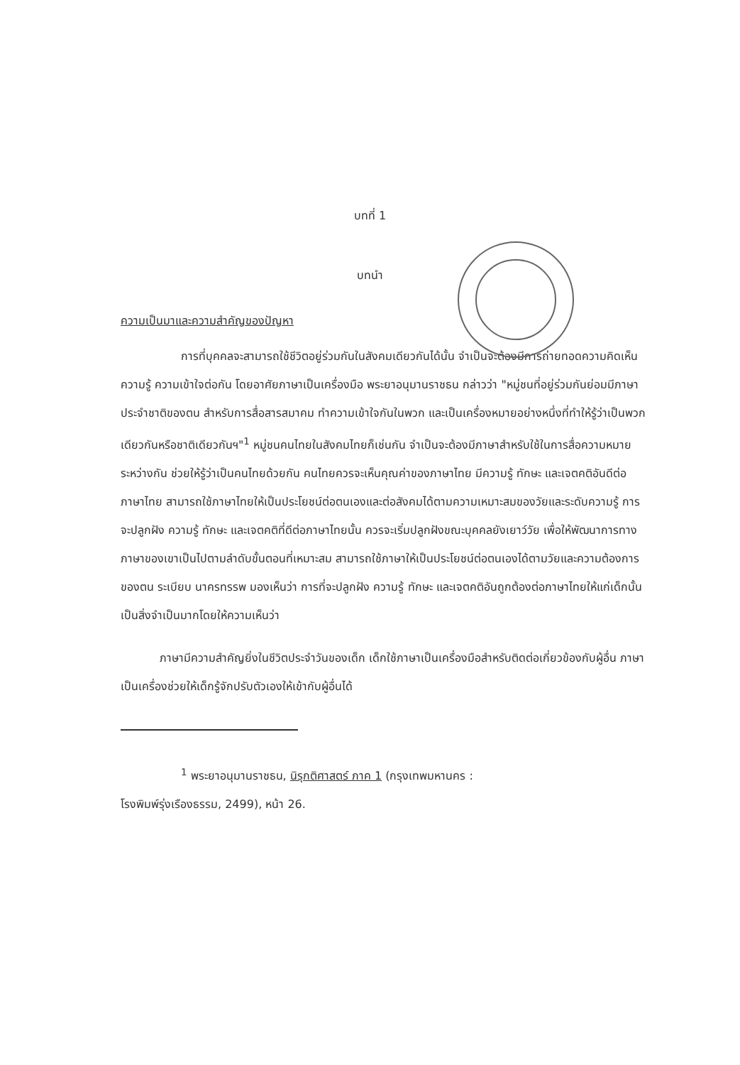บทที่ 1
บทนำ
ความเป็นมาและความสำคัญของปัญหา
การที่บุคคลจะสามารถใช้ชีวิตอยู่ร่วมกันในสังคมเดียวกันได้นั้น จำเป็นจะต้องมีการถ่ายทอดความคิดเห็น ความรู้ ความเข้าใจต่อกัน โดยอาศัยภาษาเป็นเครื่องมือ พระยาอนุมานราชธน กล่าวว่า "หมู่ชนที่อยู่ร่วมกันย่อมมีภาษาประจำชาติของตน สำหรับการสื่อสารสมาคม ทำความเข้าใจกันในพวก และเป็นเครื่องหมายอย่างหนึ่งที่ทำให้รู้ว่าเป็นพวกเดียวกันหรือชาติเดียวกันฯ"<sup>1</sup> หมู่ชนคนไทยในสังคมไทยก็เช่นกัน จำเป็นจะต้องมีภาษาสำหรับใช้ในการสื่อความหมายระหว่างกัน ช่วยให้รู้ว่าเป็นคนไทยด้วยกัน คนไทยควรจะเห็นคุณค่าของภาษาไทย มีความรู้ ทักษะ และเจตคติอันดีต่อภาษาไทย สามารถใช้ภาษาไทยให้เป็นประโยชน์ต่อตนเองและต่อสังคมได้ตามความเหมาะสมของวัยและระดับความรู้ การจะปลูกฝัง ความรู้ ทักษะ และเจตคติที่ดีต่อภาษาไทยนั้น ควรจะเริ่มปลูกฝังขณะบุคคลยังเยาว์วัย เพื่อให้พัฒนาการทางภาษาของเขาเป็นไปตามลำดับขั้นตอนที่เหมาะสม สามารถใช้ภาษาให้เป็นประโยชน์ต่อตนเองได้ตามวัยและความต้องการของตน ระเบียบ นาครทรรพ มองเห็นว่า การที่จะปลูกฝัง ความรู้ ทักษะ และเจตคติอันถูกต้องต่อภาษาไทยให้แก่เด็กนั้นเป็นสิ่งจำเป็นมากโดยให้ความเห็นว่า
ภาษามีความสำคัญยิ่งในชีวิตประจำวันของเด็ก เด็กใช้ภาษาเป็นเครื่องมือสำหรับติดต่อเกี่ยวข้องกับผู้อื่น ภาษาเป็นเครื่องช่วยให้เด็กรู้จักปรับตัวเองให้เข้ากับผู้อื่นได้
<sup>1</sup> พระยาอนุมานราชธน, นิรุกติศาสตร์ ภาค 1 (กรุงเทพมหานคร :
โรงพิมพ์รุ่งเรืองธรรม, 2499), หน้า 26.